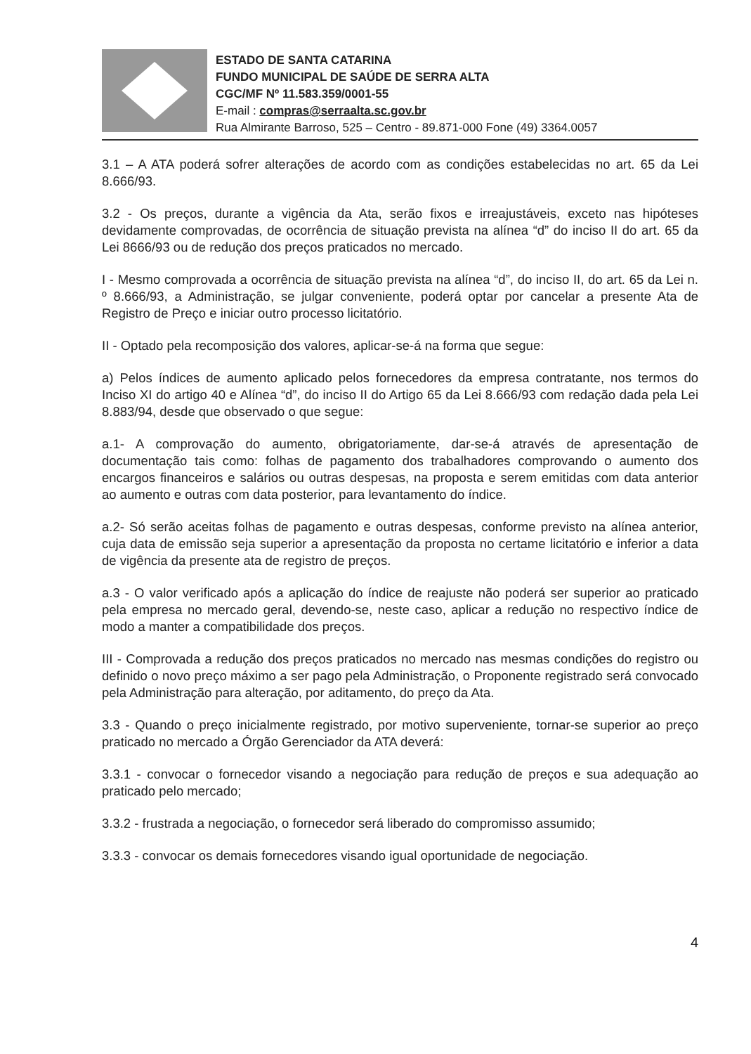ESTADO DE SANTA CATARINA
FUNDO MUNICIPAL DE SAÚDE DE SERRA ALTA
CGC/MF Nº 11.583.359/0001-55
E-mail : compras@serraalta.sc.gov.br
Rua Almirante Barroso, 525 – Centro - 89.871-000 Fone (49) 3364.0057
3.1 – A ATA poderá sofrer alterações de acordo com as condições estabelecidas no art. 65 da Lei 8.666/93.
3.2 - Os preços, durante a vigência da Ata, serão fixos e irreajustáveis, exceto nas hipóteses devidamente comprovadas, de ocorrência de situação prevista na alínea “d” do inciso II do art. 65 da Lei 8666/93 ou de redução dos preços praticados no mercado.
I - Mesmo comprovada a ocorrência de situação prevista na alínea “d”, do inciso II, do art. 65 da Lei n. º 8.666/93, a Administração, se julgar conveniente, poderá optar por cancelar a presente Ata de Registro de Preço e iniciar outro processo licitatório.
II - Optado pela recomposição dos valores, aplicar-se-á na forma que segue:
a) Pelos índices de aumento aplicado pelos fornecedores da empresa contratante, nos termos do Inciso XI do artigo 40 e Alínea “d”, do inciso II do Artigo 65 da Lei 8.666/93 com redação dada pela Lei 8.883/94, desde que observado o que segue:
a.1- A comprovação do aumento, obrigatoriamente, dar-se-á através de apresentação de documentação tais como: folhas de pagamento dos trabalhadores comprovando o aumento dos encargos financeiros e salários ou outras despesas, na proposta e serem emitidas com data anterior ao aumento e outras com data posterior, para levantamento do índice.
a.2- Só serão aceitas folhas de pagamento e outras despesas, conforme previsto na alínea anterior, cuja data de emissão seja superior a apresentação da proposta no certame licitatório e inferior a data de vigência da presente ata de registro de preços.
a.3 - O valor verificado após a aplicação do índice de reajuste não poderá ser superior ao praticado pela empresa no mercado geral, devendo-se, neste caso, aplicar a redução no respectivo índice de modo a manter a compatibilidade dos preços.
III - Comprovada a redução dos preços praticados no mercado nas mesmas condições do registro ou definido o novo preço máximo a ser pago pela Administração, o Proponente registrado será convocado pela Administração para alteração, por aditamento, do preço da Ata.
3.3 - Quando o preço inicialmente registrado, por motivo superveniente, tornar-se superior ao preço praticado no mercado a Órgão Gerenciador da ATA deverá:
3.3.1 - convocar o fornecedor visando a negociação para redução de preços e sua adequação ao praticado pelo mercado;
3.3.2 - frustrada a negociação, o fornecedor será liberado do compromisso assumido;
3.3.3 - convocar os demais fornecedores visando igual oportunidade de negociação.
4